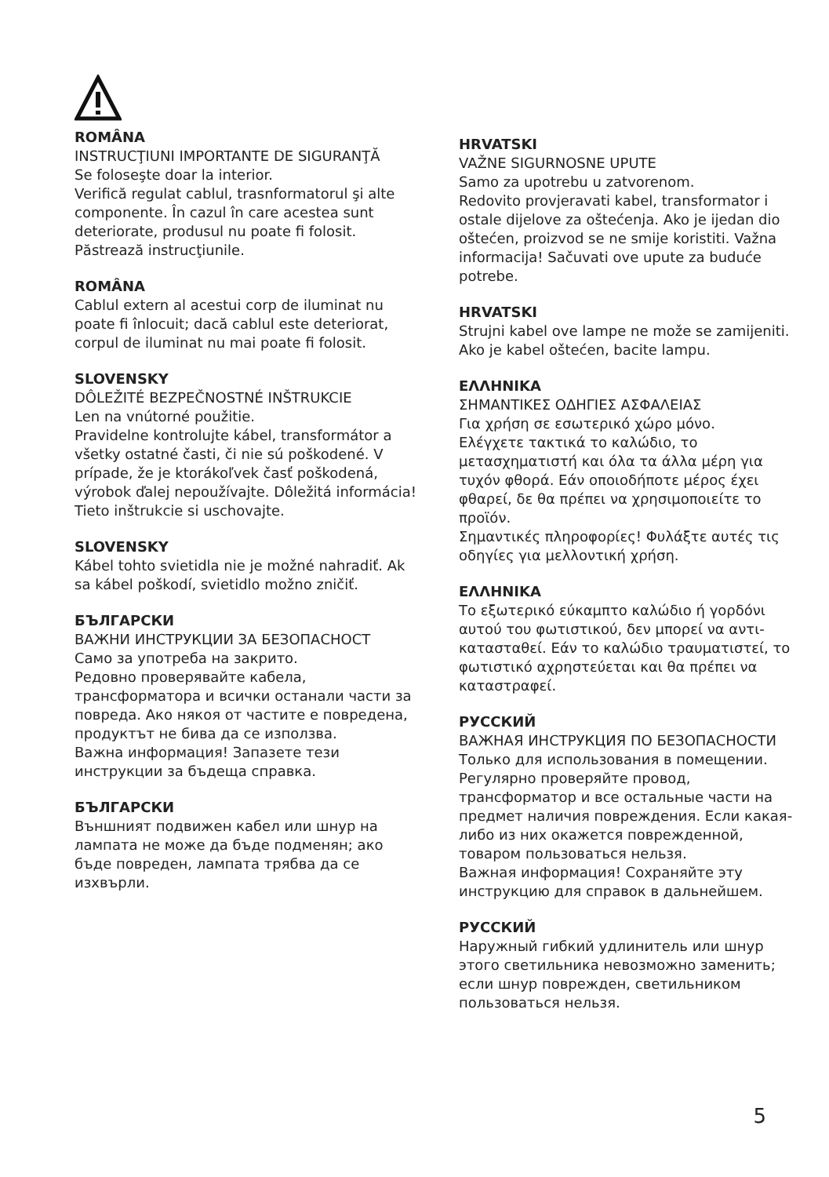ROMÂNA
INSTRUCŢIUNI IMPORTANTE DE SIGURANŢĂ
Se foloseşte doar la interior.
Verifică regulat cablul, trasnformatorul şi alte componente. În cazul în care acestea sunt deteriorate, produsul nu poate fi folosit. Păstrează instrucţiunile.
ROMÂNA
Cablul extern al acestui corp de iluminat nu poate fi înlocuit; dacă cablul este deteriorat, corpul de iluminat nu mai poate fi folosit.
SLOVENSKY
DÔLEŽITÉ BEZPEČNOSTNÉ INŠTRUKCIE
Len na vnútorné použitie.
Pravidelne kontrolujte kábel, transformátor a všetky ostatné časti, či nie sú poškodené. V prípade, že je ktorákoľvek časť poškodená, výrobok ďalej nepoužívajte. Dôležitá informácia! Tieto inštrukcie si uschovajte.
SLOVENSKY
Kábel tohto svietidla nie je možné nahradiť. Ak sa kábel poškodí, svietidlo možno zničiť.
БЪЛГАРСКИ
ВАЖНИ ИНСТРУКЦИИ ЗА БЕЗОПАСНОСТ
Само за употреба на закрито.
Редовно проверявайте кабела, трансформатора и всички останали части за повреда. Ако някоя от частите е повредена, продуктът не бива да се използва.
Важна информация! Запазете тези инструкции за бъдеща справка.
БЪЛГАРСКИ
Външният подвижен кабел или шнур на лампата не може да бъде подменян; ако бъде повреден, лампата трябва да се изхвърли.
HRVATSKI
VAŽNE SIGURNOSNE UPUTE
Samo za upotrebu u zatvorenom.
Redovito provjeravati kabel, transformator i ostale dijelove za oštećenja. Ako je ijedan dio oštećen, proizvod se ne smije koristiti. Važna informacija! Sačuvati ove upute za buduće potrebe.
HRVATSKI
Strujni kabel ove lampe ne može se zamijeniti. Ako je kabel oštećen, bacite lampu.
ΕΛΛΗΝΙΚΑ
ΣΗΜΑΝΤΙΚΕΣ ΟΔΗΓΙΕΣ ΑΣΦΑΛΕΙΑΣ
Για χρήση σε εσωτερικό χώρο μόνο.
Ελέγχετε τακτικά το καλώδιο, το μετασχηματιστή και όλα τα άλλα μέρη για τυχόν φθορά. Εάν οποιοδήποτε μέρος έχει φθαρεί, δε θα πρέπει να χρησιμοποιείτε το προϊόν.
Σημαντικές πληροφορίες! Φυλάξτε αυτές τις οδηγίες για μελλοντική χρήση.
ΕΛΛΗΝΙΚΑ
Το εξωτερικό εύκαμπτο καλώδιο ή γορδόνι αυτού του φωτιστικού, δεν μπορεί να αντι-κατασταθεί. Εάν το καλώδιο τραυματιστεί, το φωτιστικό αχρηστεύεται και θα πρέπει να καταστραφεί.
РУССКИЙ
ВАЖНАЯ ИНСТРУКЦИЯ ПО БЕЗОПАСНОСТИ
Только для использования в помещении.
Регулярно проверяйте провод, трансформатор и все остальные части на предмет наличия повреждения. Если какая-либо из них окажется поврежденной, товаром пользоваться нельзя.
Важная информация! Сохраняйте эту инструкцию для справок в дальнейшем.
РУССКИЙ
Наружный гибкий удлинитель или шнур этого светильника невозможно заменить; если шнур поврежден, светильником пользоваться нельзя.
5